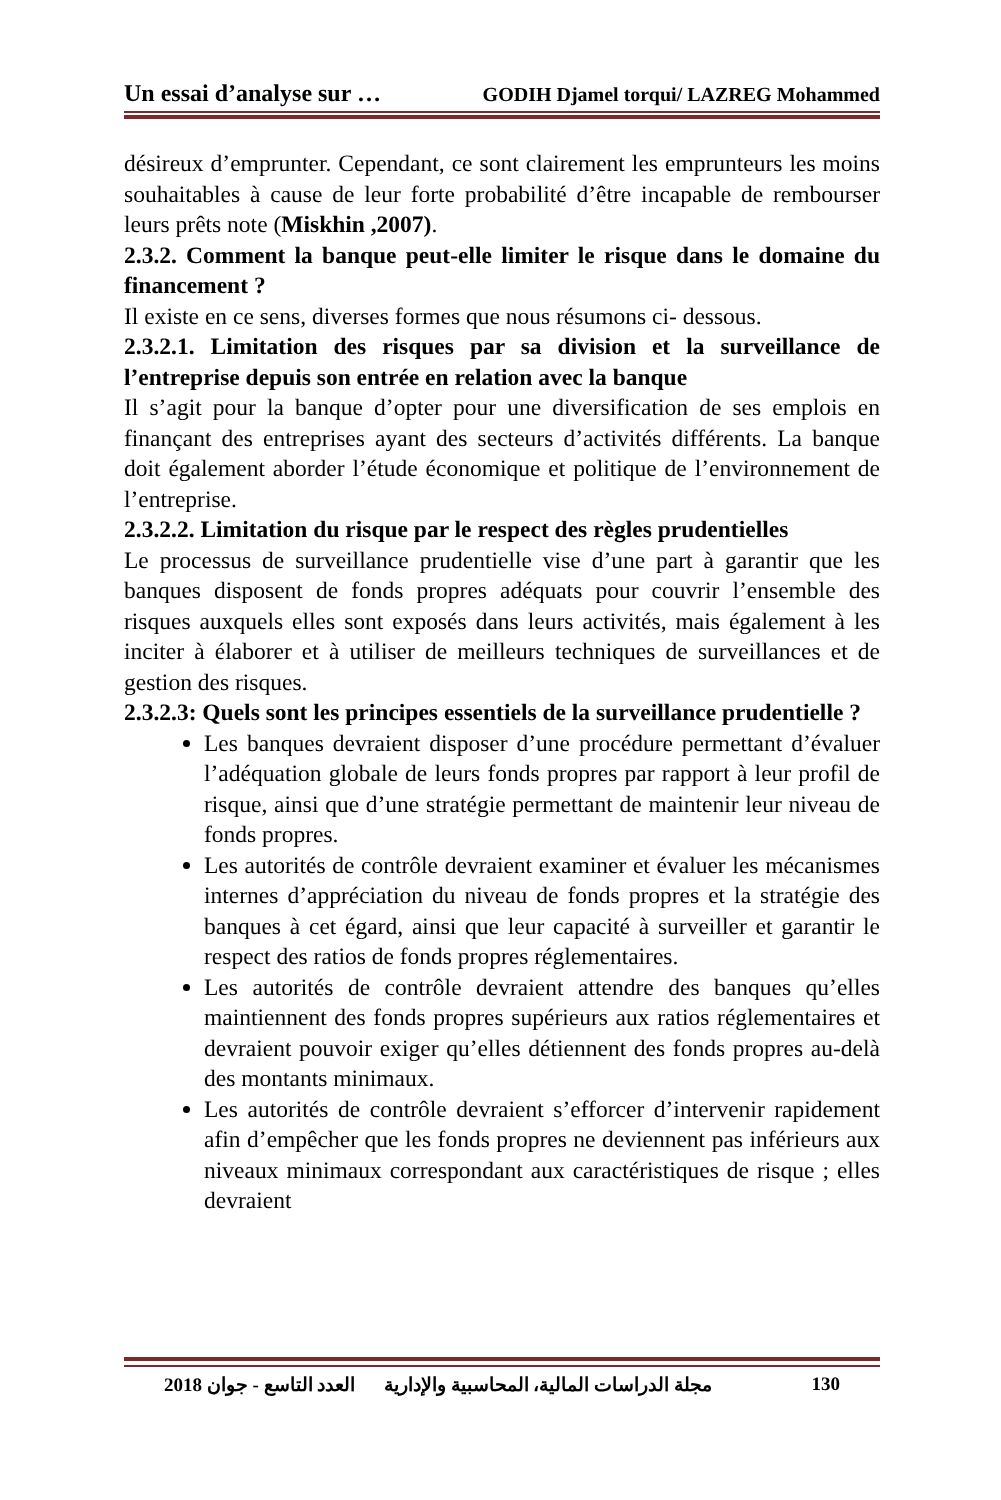Un essai d’analyse sur … GODIH Djamel torqui/ LAZREG Mohammed
désireux d’emprunter. Cependant, ce sont clairement les emprunteurs les moins souhaitables à cause de leur forte probabilité d’être incapable de rembourser leurs prêts note (Miskhin ,2007).
2.3.2. Comment la banque peut-elle limiter le risque dans le domaine du financement ?
Il existe en ce sens, diverses formes que nous résumons ci- dessous.
2.3.2.1. Limitation des risques par sa division et la surveillance de l’entreprise depuis son entrée en relation avec la banque
Il s’agit pour la banque d’opter pour une diversification de ses emplois en finançant des entreprises ayant des secteurs d’activités différents. La banque doit également aborder l’étude économique et politique de l’environnement de l’entreprise.
2.3.2.2. Limitation du risque par le respect des règles prudentielles
Le processus de surveillance prudentielle vise d’une part à garantir que les banques disposent de fonds propres adéquats pour couvrir l’ensemble des risques auxquels elles sont exposés dans leurs activités, mais également à les inciter à élaborer et à utiliser de meilleurs techniques de surveillances et de gestion des risques.
2.3.2.3: Quels sont les principes essentiels de la surveillance prudentielle ?
Les banques devraient disposer d’une procédure permettant d’évaluer l’adéquation globale de leurs fonds propres par rapport à leur profil de risque, ainsi que d’une stratégie permettant de maintenir leur niveau de fonds propres.
Les autorités de contrôle devraient examiner et évaluer les mécanismes internes d’appréciation du niveau de fonds propres et la stratégie des banques à cet égard, ainsi que leur capacité à surveiller et garantir le respect des ratios de fonds propres réglementaires.
Les autorités de contrôle devraient attendre des banques qu’elles maintiennent des fonds propres supérieurs aux ratios réglementaires et devraient pouvoir exiger qu’elles détiennent des fonds propres au-delà des montants minimaux.
Les autorités de contrôle devraient s’efforcer d’intervenir rapidement afin d’empêcher que les fonds propres ne deviennent pas inférieurs aux niveaux minimaux correspondant aux caractéristiques de risque ; elles devraient
مجلة الدراسات المالية، المحاسبية والإدارية العدد التاسع - جوان 2018 130